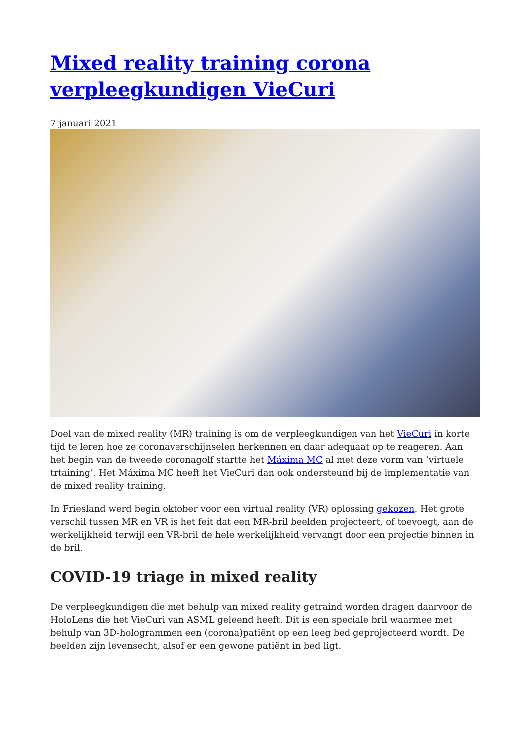Mixed reality training corona verpleegkundigen VieCuri
7 januari 2021
Doel van de mixed reality (MR) training is om de verpleegkundigen van het VieCuri in korte tijd te leren hoe ze coronaverschijnselen herkennen en daar adequaat op te reageren. Aan het begin van de tweede coronagolf startte het Máxima MC al met deze vorm van ‘virtuele trtaining’. Het Máxima MC heeft het VieCuri dan ook ondersteund bij de implementatie van de mixed reality training.
In Friesland werd begin oktober voor een virtual reality (VR) oplossing gekozen. Het grote verschil tussen MR en VR is het feit dat een MR-bril beelden projecteert, of toevoegt, aan de werkelijkheid terwijl een VR-bril de hele werkelijkheid vervangt door een projectie binnen in de bril.
COVID-19 triage in mixed reality
De verpleegkundigen die met behulp van mixed reality getraind worden dragen daarvoor de HoloLens die het VieCuri van ASML geleend heeft. Dit is een speciale bril waarmee met behulp van 3D-hologrammen een (corona)patiënt op een leeg bed geprojecteerd wordt. De beelden zijn levensecht, alsof er een gewone patiënt in bed ligt.